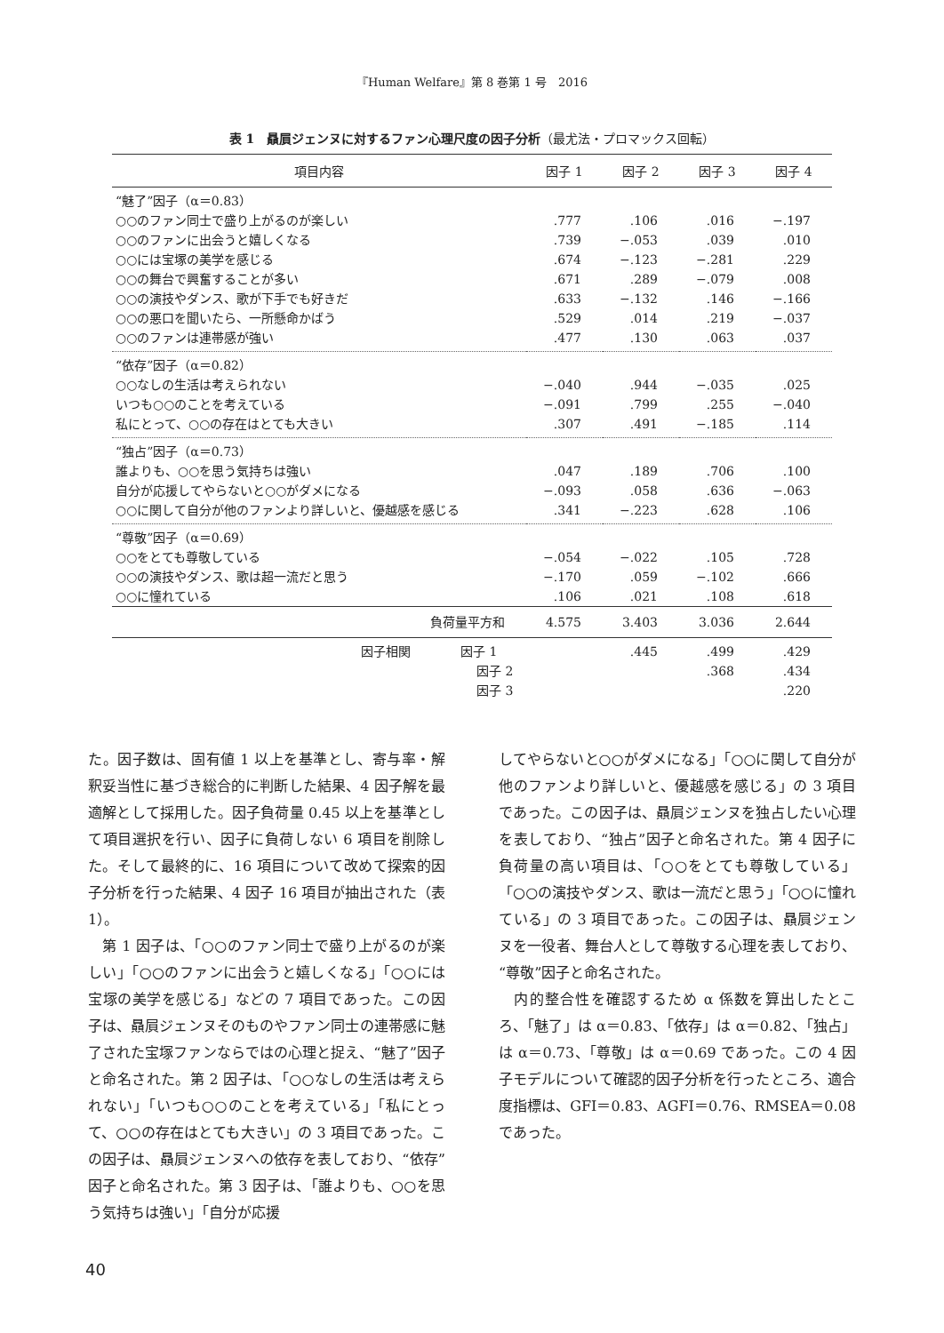『Human Welfare』第 8 巻第 1 号　2016
表 1　贔屓ジェンヌに対するファン心理尺度の因子分析（最尤法・プロマックス回転）
| 項目内容 | 因子 1 | 因子 2 | 因子 3 | 因子 4 |
| --- | --- | --- | --- | --- |
| “魅了”因子（α＝0.83） | | | | |
| ○○のファン同士で盛り上がるのが楽しい | .777 | .106 | .016 | −.197 |
| ○○のファンに出会うと嬉しくなる | .739 | −.053 | .039 | .010 |
| ○○には宝塚の美学を感じる | .674 | −.123 | −.281 | .229 |
| ○○の舞台で興奮することが多い | .671 | .289 | −.079 | .008 |
| ○○の演技やダンス、歌が下手でも好きだ | .633 | −.132 | .146 | −.166 |
| ○○の悪口を聞いたら、一所懸命かばう | .529 | .014 | .219 | −.037 |
| ○○のファンは連帯感が強い | .477 | .130 | .063 | .037 |
| “依存”因子（α＝0.82） | | | | |
| ○○なしの生活は考えられない | −.040 | .944 | −.035 | .025 |
| いつも○○のことを考えている | −.091 | .799 | .255 | −.040 |
| 私にとって、○○の存在はとても大きい | .307 | .491 | −.185 | .114 |
| “独占”因子（α＝0.73） | | | | |
| 誰よりも、○○を思う気持ちは強い | .047 | .189 | .706 | .100 |
| 自分が応援してやらないと○○がダメになる | −.093 | .058 | .636 | −.063 |
| ○○に関して自分が他のファンより詳しいと、優越感を感じる | .341 | −.223 | .628 | .106 |
| “尊敬”因子（α＝0.69） | | | | |
| ○○をとても尊敬している | −.054 | −.022 | .105 | .728 |
| ○○の演技やダンス、歌は超一流だと思う | −.170 | .059 | −.102 | .666 |
| ○○に憧れている | .106 | .021 | .108 | .618 |
| 負荷量平方和 | 4.575 | 3.403 | 3.036 | 2.644 |
| 因子相関 因子 1 | | .445 | .499 | .429 |
| 因子 2 | | | .368 | .434 |
| 因子 3 | | | | .220 |
た。因子数は、固有値 1 以上を基準とし、寄与率・解釈妥当性に基づき総合的に判断した結果、4 因子解を最適解として採用した。因子負荷量 0.45 以上を基準として項目選択を行い、因子に負荷しない 6 項目を削除した。そして最終的に、16 項目について改めて探索的因子分析を行った結果、4 因子 16 項目が抽出された（表 1）。
　第 1 因子は、「○○のファン同士で盛り上がるのが楽しい」「○○のファンに出会うと嬉しくなる」「○○には宝塚の美学を感じる」などの 7 項目であった。この因子は、贔屓ジェンヌそのものやファン同士の連帯感に魅了された宝塚ファンならではの心理と捉え、“魅了”因子と命名された。第 2 因子は、「○○なしの生活は考えられない」「いつも○○のことを考えている」「私にとって、○○の存在はとても大きい」の 3 項目であった。この因子は、贔屓ジェンヌへの依存を表しており、“依存”因子と命名された。第 3 因子は、「誰よりも、○○を思う気持ちは強い」「自分が応援
してやらないと○○がダメになる」「○○に関して自分が他のファンより詳しいと、優越感を感じる」の 3 項目であった。この因子は、贔屓ジェンヌを独占したい心理を表しており、“独占”因子と命名された。第 4 因子に負荷量の高い項目は、「○○をとても尊敬している」「○○の演技やダンス、歌は一流だと思う」「○○に憧れている」の 3 項目であった。この因子は、贔屓ジェンヌを一役者、舞台人として尊敬する心理を表しており、“尊敬”因子と命名された。
　内的整合性を確認するため α 係数を算出したところ、「魅了」は α＝0.83、「依存」は α＝0.82、「独占」は α＝0.73、「尊敬」は α＝0.69 であった。この 4 因子モデルについて確認的因子分析を行ったところ、適合度指標は、GFI＝0.83、AGFI＝0.76、RMSEA＝0.08 であった。
40